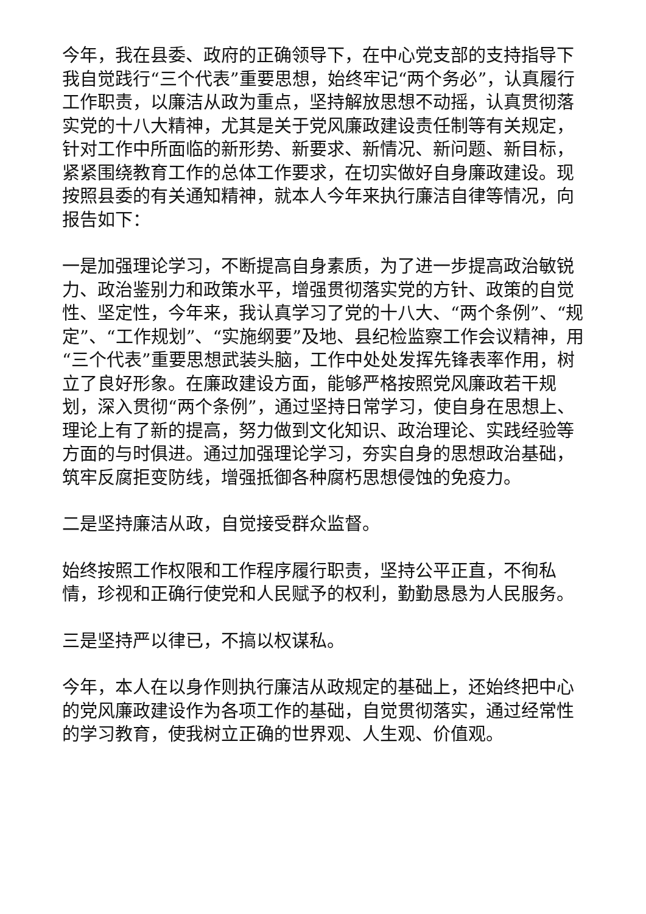今年，我在县委、政府的正确领导下，在中心党支部的支持指导下我自觉践行“三个代表”重要思想，始终牢记“两个务必”，认真履行工作职责，以廉洁从政为重点，坚持解放思想不动摇，认真贯彻落实党的十八大精神，尤其是关于党风廉政建设责任制等有关规定，针对工作中所面临的新形势、新要求、新情况、新问题、新目标，紧紧围绕教育工作的总体工作要求，在切实做好自身廉政建设。现按照县委的有关通知精神，就本人今年来执行廉洁自律等情况，向报告如下：
一是加强理论学习，不断提高自身素质，为了进一步提高政治敏锐力、政治鉴别力和政策水平，增强贯彻落实党的方针、政策的自觉性、坚定性，今年来，我认真学习了党的十八大、“两个条例”、“规定”、“工作规划”、“实施纲要”及地、县纪检监察工作会议精神，用“三个代表”重要思想武装头脑，工作中处处发挥先锋表率作用，树立了良好形象。在廉政建设方面，能够严格按照党风廉政若干规划，深入贯彻“两个条例”，通过坚持日常学习，使自身在思想上、理论上有了新的提高，努力做到文化知识、政治理论、实践经验等方面的与时俱进。通过加强理论学习，夯实自身的思想政治基础，筑牢反腐拒变防线，增强抵御各种腐朽思想侵蚀的免疫力。
二是坚持廉洁从政，自觉接受群众监督。
始终按照工作权限和工作程序履行职责，坚持公平正直，不徇私情，珍视和正确行使党和人民赋予的权利，勤勤恳恳为人民服务。
三是坚持严以律已，不搞以权谋私。
今年，本人在以身作则执行廉洁从政规定的基础上，还始终把中心的党风廉政建设作为各项工作的基础，自觉贯彻落实，通过经常性的学习教育，使我树立正确的世界观、人生观、价值观。